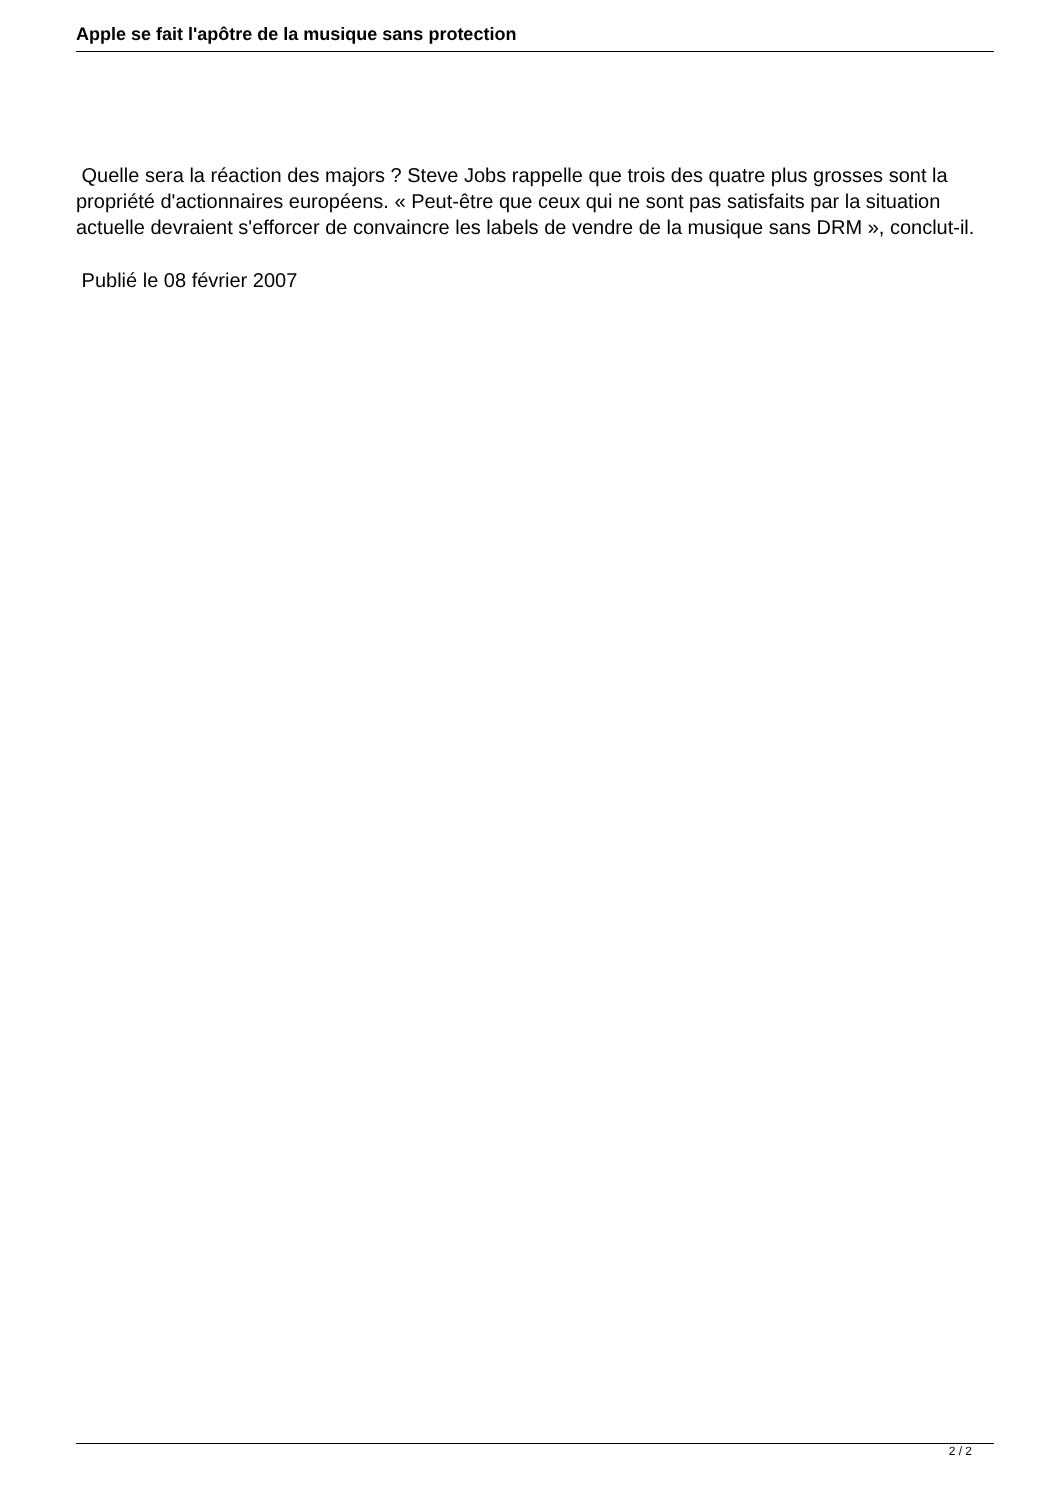Apple se fait l'apôtre de la musique sans protection
Quelle sera la réaction des majors ? Steve Jobs rappelle que trois des quatre plus grosses sont la propriété d'actionnaires européens. « Peut-être que ceux qui ne sont pas satisfaits par la situation actuelle devraient s'efforcer de convaincre les labels de vendre de la musique sans DRM », conclut-il.
Publié le 08 février 2007
2 / 2